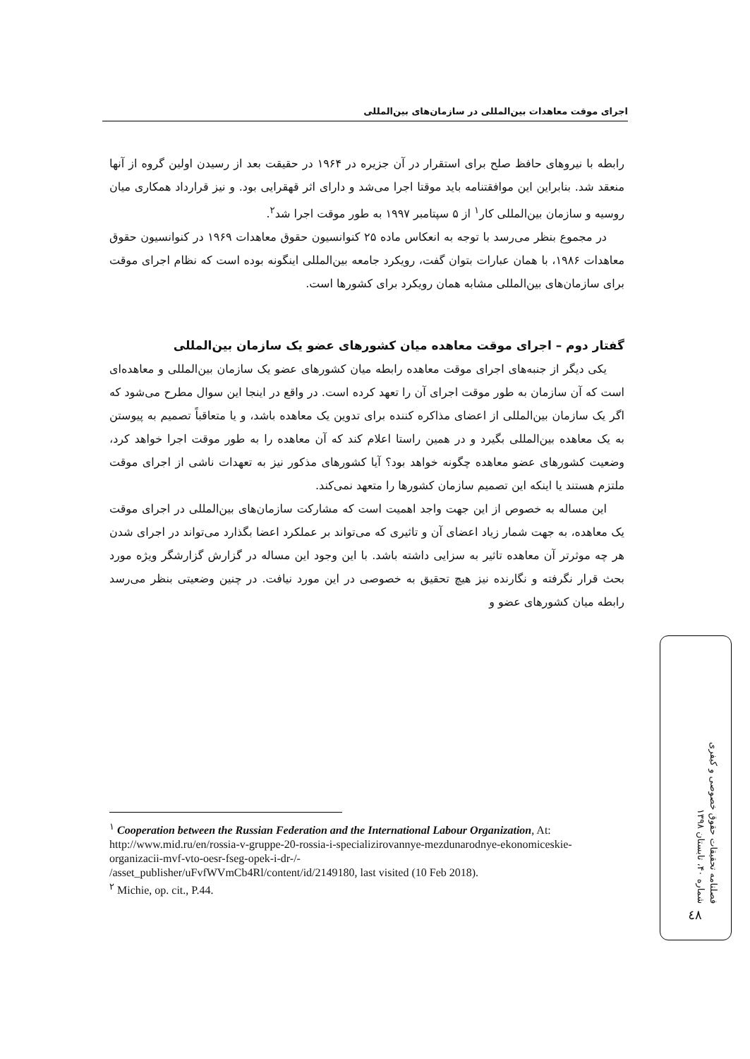اجرای موقت معاهدات بین‌المللی در سازمان‌های بین‌المللی
رابطه با نیروهای حافظ صلح برای استقرار در آن جزیره در ۱۹۶۴ در حقیقت بعد از رسیدن اولین گروه از آنها منعقد شد. بنابراین این موافقتنامه باید موقتا اجرا می‌شد و دارای اثر قهقرایی بود. و نیز قرارداد همکاری میان روسیه و سازمان بین‌المللی کار<sup>۱</sup> از ۵ سپتامبر ۱۹۹۷ به طور موقت اجرا شد<sup>۲</sup>.
در مجموع بنظر می‌رسد با توجه به انعکاس ماده ۲۵ کنوانسیون حقوق معاهدات ۱۹۶۹ در کنوانسیون حقوق معاهدات ۱۹۸۶، با همان عبارات بتوان گفت، رویکرد جامعه بین‌المللی اینگونه بوده است که نظام اجرای موقت برای سازمان‌های بین‌المللی مشابه همان رویکرد برای کشورها است.
گفتار دوم – اجرای موقت معاهده میان کشورهای عضو یک سازمان بین‌المللی
یکی دیگر از جنبه‌های اجرای موقت معاهده رابطه میان کشورهای عضو یک سازمان بین‌المللی و معاهده‌ای است که آن سازمان به طور موقت اجرای آن را تعهد کرده است. در واقع در اینجا این سوال مطرح می‌شود که اگر یک سازمان بین‌المللی از اعضای مذاکره کننده برای تدوین یک معاهده باشد، و یا متعاقباً تصمیم به پیوستن به یک معاهده بین‌المللی بگیرد و در همین راستا اعلام کند که آن معاهده را به طور موقت اجرا خواهد کرد، وضعیت کشورهای عضو معاهده چگونه خواهد بود؟ آیا کشورهای مذکور نیز به تعهدات ناشی از اجرای موقت ملتزم هستند یا اینکه این تصمیم سازمان کشورها را متعهد نمی‌کند.
این مساله به خصوص از این جهت واجد اهمیت است که مشارکت سازمان‌های بین‌المللی در اجرای موقت یک معاهده، به جهت شمار زیاد اعضای آن و تاثیری که می‌تواند بر عملکرد اعضا بگذارد می‌تواند در اجرای شدن هر چه موثرتر آن معاهده تاثیر به سزایی داشته باشد. با این وجود این مساله در گزارش گزارشگر ویژه مورد بحث قرار نگرفته و نگارنده نیز هیچ تحقیق به خصوصی در این مورد نیافت. در چنین وضعیتی بنظر می‌رسد رابطه میان کشورهای عضو و
<sup>۱</sup> Cooperation between the Russian Federation and the International Labour Organization, At:
http://www.mid.ru/en/rossia-v-gruppe-20-rossia-i-specializirovannye-mezdunarodnye-ekonomiceskie-organizacii-mvf-vto-oesr-fseg-opek-i-dr-/-
/asset_publisher/uFvfWVmCb4Rl/content/id/2149180, last visited (10 Feb 2018).
<sup>۲</sup> Michie, op. cit., P.44.
فصلنامه تحقیقات حقوق خصوصی و کیفری
شماره ۴۰، تابستان ۱۳۹۸
٤٨